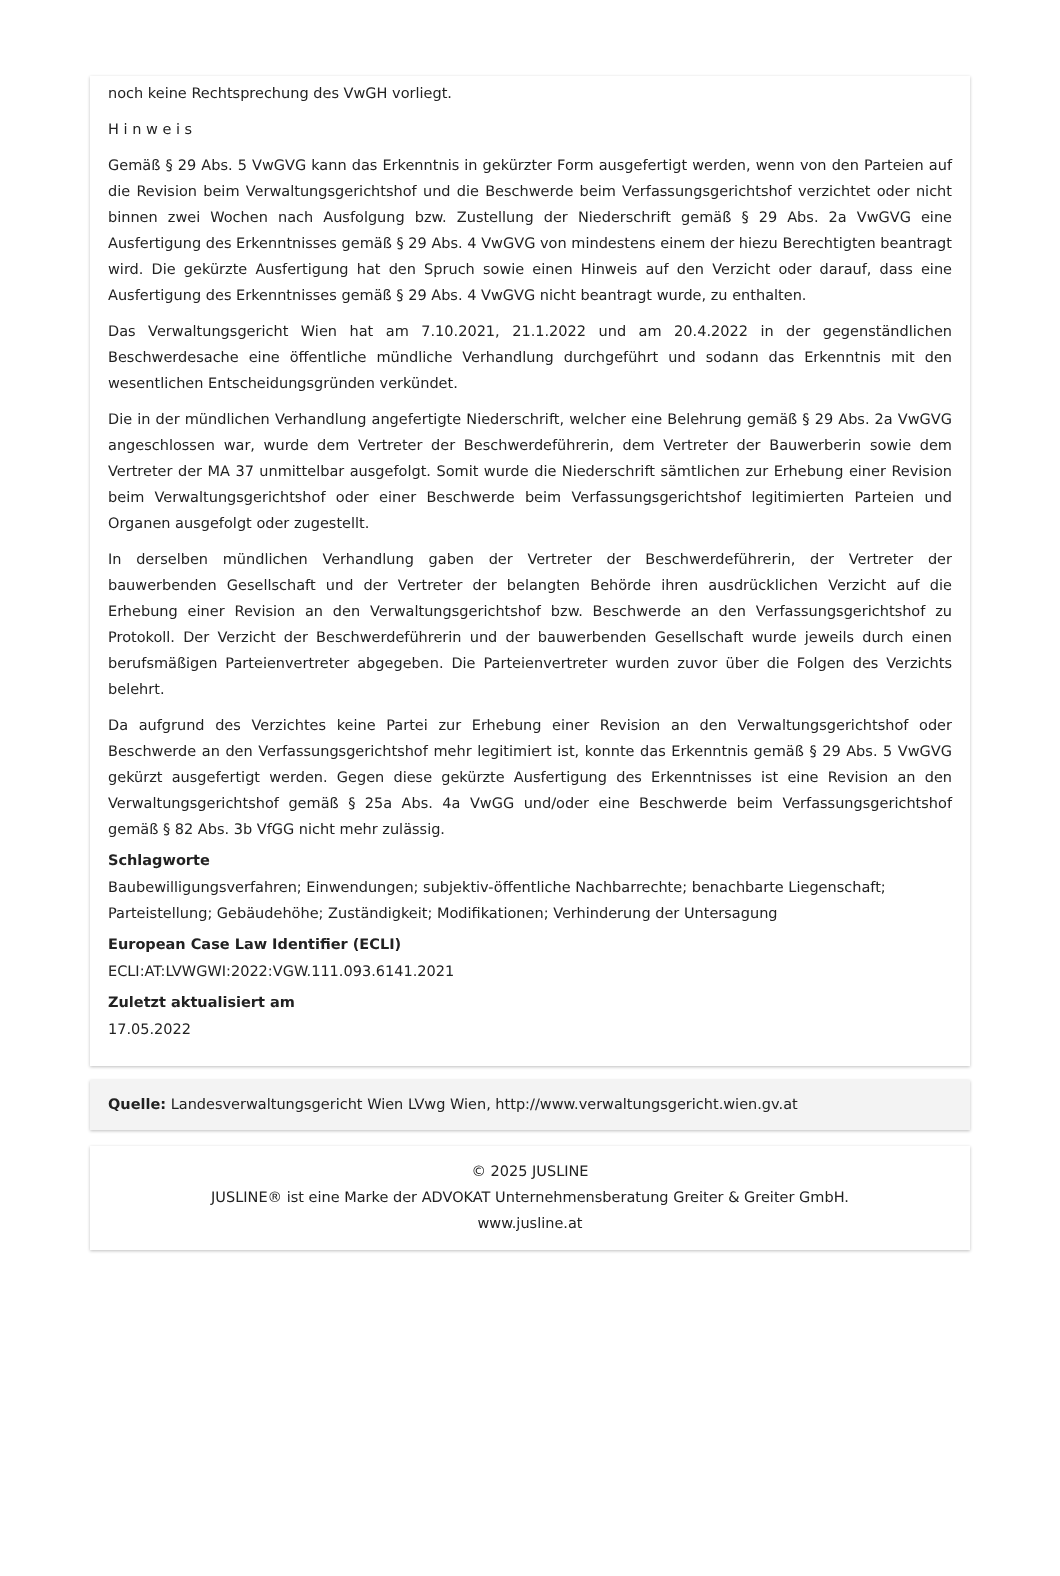noch keine Rechtsprechung des VwGH vorliegt.
H i n w e i s
Gemäß § 29 Abs. 5 VwGVG kann das Erkenntnis in gekürzter Form ausgefertigt werden, wenn von den Parteien auf die Revision beim Verwaltungsgerichtshof und die Beschwerde beim Verfassungsgerichtshof verzichtet oder nicht binnen zwei Wochen nach Ausfolgung bzw. Zustellung der Niederschrift gemäß § 29 Abs. 2a VwGVG eine Ausfertigung des Erkenntnisses gemäß § 29 Abs. 4 VwGVG von mindestens einem der hiezu Berechtigten beantragt wird. Die gekürzte Ausfertigung hat den Spruch sowie einen Hinweis auf den Verzicht oder darauf, dass eine Ausfertigung des Erkenntnisses gemäß § 29 Abs. 4 VwGVG nicht beantragt wurde, zu enthalten.
Das Verwaltungsgericht Wien hat am 7.10.2021, 21.1.2022 und am 20.4.2022 in der gegenständlichen Beschwerdesache eine öffentliche mündliche Verhandlung durchgeführt und sodann das Erkenntnis mit den wesentlichen Entscheidungsgründen verkündet.
Die in der mündlichen Verhandlung angefertigte Niederschrift, welcher eine Belehrung gemäß § 29 Abs. 2a VwGVG angeschlossen war, wurde dem Vertreter der Beschwerdeführerin, dem Vertreter der Bauwerberin sowie dem Vertreter der MA 37 unmittelbar ausgefolgt. Somit wurde die Niederschrift sämtlichen zur Erhebung einer Revision beim Verwaltungsgerichtshof oder einer Beschwerde beim Verfassungsgerichtshof legitimierten Parteien und Organen ausgefolgt oder zugestellt.
In derselben mündlichen Verhandlung gaben der Vertreter der Beschwerdeführerin, der Vertreter der bauwerbenden Gesellschaft und der Vertreter der belangten Behörde ihren ausdrücklichen Verzicht auf die Erhebung einer Revision an den Verwaltungsgerichtshof bzw. Beschwerde an den Verfassungsgerichtshof zu Protokoll. Der Verzicht der Beschwerdeführerin und der bauwerbenden Gesellschaft wurde jeweils durch einen berufsmäßigen Parteienvertreter abgegeben. Die Parteienvertreter wurden zuvor über die Folgen des Verzichts belehrt.
Da aufgrund des Verzichtes keine Partei zur Erhebung einer Revision an den Verwaltungsgerichtshof oder Beschwerde an den Verfassungsgerichtshof mehr legitimiert ist, konnte das Erkenntnis gemäß § 29 Abs. 5 VwGVG gekürzt ausgefertigt werden. Gegen diese gekürzte Ausfertigung des Erkenntnisses ist eine Revision an den Verwaltungsgerichtshof gemäß § 25a Abs. 4a VwGG und/oder eine Beschwerde beim Verfassungsgerichtshof gemäß § 82 Abs. 3b VfGG nicht mehr zulässig.
Schlagworte
Baubewilligungsverfahren; Einwendungen; subjektiv-öffentliche Nachbarrechte; benachbarte Liegenschaft; Parteistellung; Gebäudehöhe; Zuständigkeit; Modifikationen; Verhinderung der Untersagung
European Case Law Identifier (ECLI)
ECLI:AT:LVWGWI:2022:VGW.111.093.6141.2021
Zuletzt aktualisiert am
17.05.2022
Quelle: Landesverwaltungsgericht Wien LVwg Wien, http://www.verwaltungsgericht.wien.gv.at
© 2025 JUSLINE
JUSLINE® ist eine Marke der ADVOKAT Unternehmensberatung Greiter & Greiter GmbH.
www.jusline.at